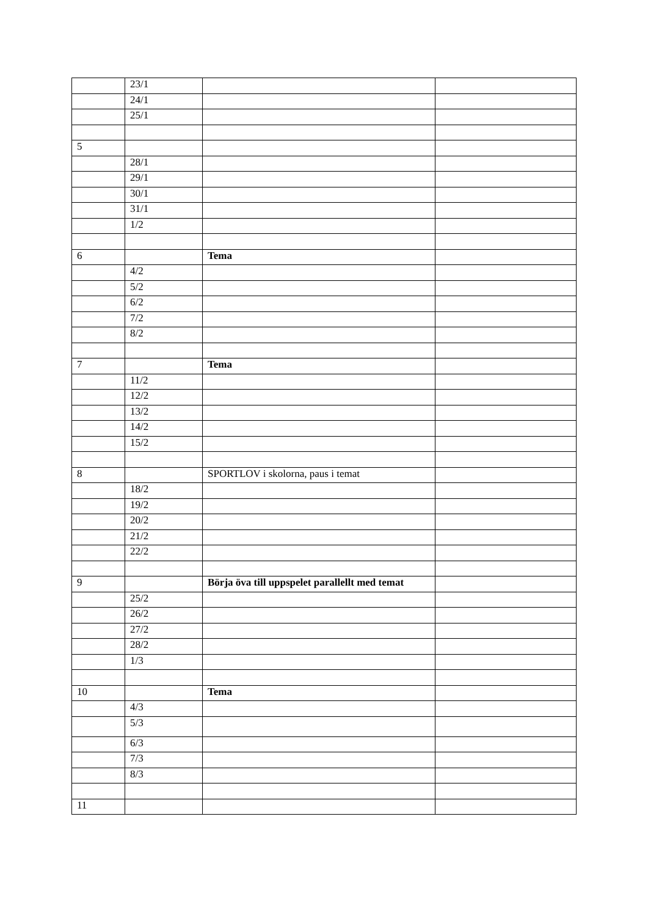| | 23/1 | | |
| | 24/1 | | |
| | 25/1 | | |
| 5 | | | |
| | 28/1 | | |
| | 29/1 | | |
| | 30/1 | | |
| | 31/1 | | |
| | 1/2 | | |
| 6 | | Tema | |
| | 4/2 | | |
| | 5/2 | | |
| | 6/2 | | |
| | 7/2 | | |
| | 8/2 | | |
| 7 | | Tema | |
| | 11/2 | | |
| | 12/2 | | |
| | 13/2 | | |
| | 14/2 | | |
| | 15/2 | | |
| 8 | | SPORTLOV i skolorna, paus i temat | |
| | 18/2 | | |
| | 19/2 | | |
| | 20/2 | | |
| | 21/2 | | |
| | 22/2 | | |
| 9 | | Börja öva till uppspelet parallellt med temat | |
| | 25/2 | | |
| | 26/2 | | |
| | 27/2 | | |
| | 28/2 | | |
| | 1/3 | | |
| 10 | | Tema | |
| | 4/3 | | |
| | 5/3 | | |
| | 6/3 | | |
| | 7/3 | | |
| | 8/3 | | |
| 11 | | | |